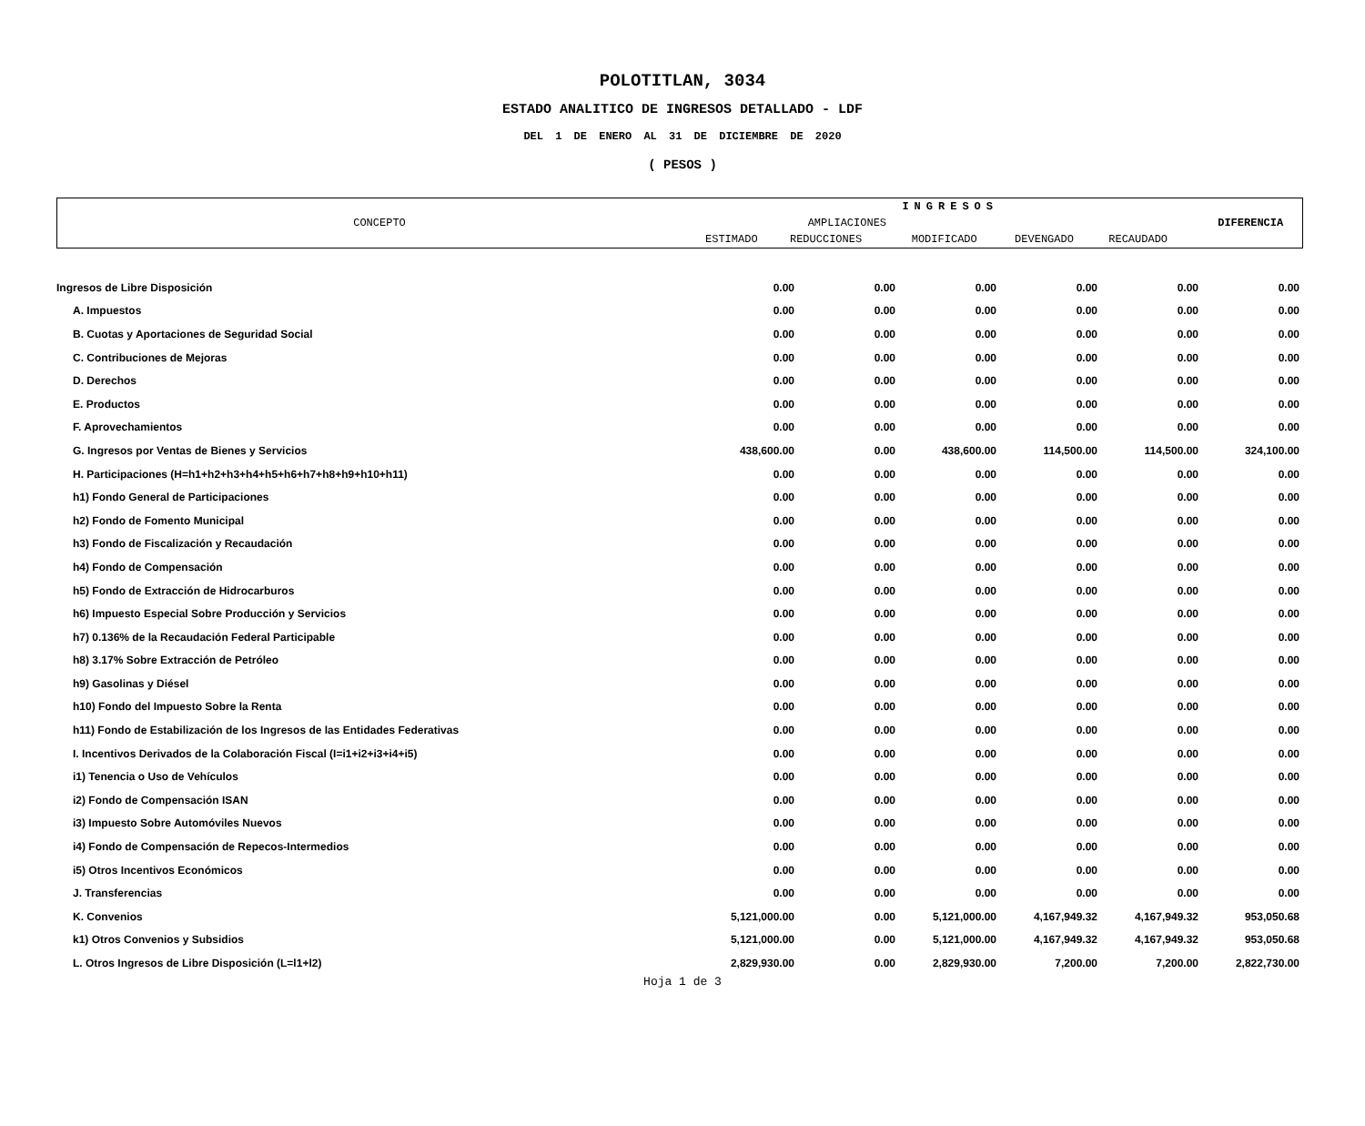POLOTITLAN, 3034
ESTADO ANALITICO DE INGRESOS DETALLADO - LDF
DEL 1 DE ENERO AL 31 DE DICIEMBRE DE 2020
( PESOS )
| CONCEPTO | INGRESOS | | | | | DIFERENCIA |
| | | AMPLIACIONES | | | | |
| | ESTIMADO | REDUCCIONES | MODIFICADO | DEVENGADO | RECAUDADO | |
| Ingresos de Libre Disposición | 0.00 | 0.00 | 0.00 | 0.00 | 0.00 | 0.00 |
| A. Impuestos | 0.00 | 0.00 | 0.00 | 0.00 | 0.00 | 0.00 |
| B. Cuotas y Aportaciones de Seguridad Social | 0.00 | 0.00 | 0.00 | 0.00 | 0.00 | 0.00 |
| C. Contribuciones de Mejoras | 0.00 | 0.00 | 0.00 | 0.00 | 0.00 | 0.00 |
| D. Derechos | 0.00 | 0.00 | 0.00 | 0.00 | 0.00 | 0.00 |
| E. Productos | 0.00 | 0.00 | 0.00 | 0.00 | 0.00 | 0.00 |
| F. Aprovechamientos | 0.00 | 0.00 | 0.00 | 0.00 | 0.00 | 0.00 |
| G. Ingresos por Ventas de Bienes y Servicios | 438,600.00 | 0.00 | 438,600.00 | 114,500.00 | 114,500.00 | 324,100.00 |
| H. Participaciones (H=h1+h2+h3+h4+h5+h6+h7+h8+h9+h10+h11) | 0.00 | 0.00 | 0.00 | 0.00 | 0.00 | 0.00 |
| h1) Fondo General de Participaciones | 0.00 | 0.00 | 0.00 | 0.00 | 0.00 | 0.00 |
| h2) Fondo de Fomento Municipal | 0.00 | 0.00 | 0.00 | 0.00 | 0.00 | 0.00 |
| h3) Fondo de Fiscalización y Recaudación | 0.00 | 0.00 | 0.00 | 0.00 | 0.00 | 0.00 |
| h4) Fondo de Compensación | 0.00 | 0.00 | 0.00 | 0.00 | 0.00 | 0.00 |
| h5) Fondo de Extracción de Hidrocarburos | 0.00 | 0.00 | 0.00 | 0.00 | 0.00 | 0.00 |
| h6) Impuesto Especial Sobre Producción y Servicios | 0.00 | 0.00 | 0.00 | 0.00 | 0.00 | 0.00 |
| h7) 0.136% de la Recaudación Federal Participable | 0.00 | 0.00 | 0.00 | 0.00 | 0.00 | 0.00 |
| h8) 3.17% Sobre Extracción de Petróleo | 0.00 | 0.00 | 0.00 | 0.00 | 0.00 | 0.00 |
| h9) Gasolinas y Diésel | 0.00 | 0.00 | 0.00 | 0.00 | 0.00 | 0.00 |
| h10) Fondo del Impuesto Sobre la Renta | 0.00 | 0.00 | 0.00 | 0.00 | 0.00 | 0.00 |
| h11) Fondo de Estabilización de los Ingresos de las Entidades Federativas | 0.00 | 0.00 | 0.00 | 0.00 | 0.00 | 0.00 |
| I. Incentivos Derivados de la Colaboración Fiscal (I=i1+i2+i3+i4+i5) | 0.00 | 0.00 | 0.00 | 0.00 | 0.00 | 0.00 |
| i1) Tenencia o Uso de Vehículos | 0.00 | 0.00 | 0.00 | 0.00 | 0.00 | 0.00 |
| i2) Fondo de Compensación ISAN | 0.00 | 0.00 | 0.00 | 0.00 | 0.00 | 0.00 |
| i3) Impuesto Sobre Automóviles Nuevos | 0.00 | 0.00 | 0.00 | 0.00 | 0.00 | 0.00 |
| i4) Fondo de Compensación de Repecos-Intermedios | 0.00 | 0.00 | 0.00 | 0.00 | 0.00 | 0.00 |
| i5) Otros Incentivos Económicos | 0.00 | 0.00 | 0.00 | 0.00 | 0.00 | 0.00 |
| J. Transferencias | 0.00 | 0.00 | 0.00 | 0.00 | 0.00 | 0.00 |
| K. Convenios | 5,121,000.00 | 0.00 | 5,121,000.00 | 4,167,949.32 | 4,167,949.32 | 953,050.68 |
| k1) Otros Convenios y Subsidios | 5,121,000.00 | 0.00 | 5,121,000.00 | 4,167,949.32 | 4,167,949.32 | 953,050.68 |
| L. Otros Ingresos de Libre Disposición (L=l1+l2) | 2,829,930.00 | 0.00 | 2,829,930.00 | 7,200.00 | 7,200.00 | 2,822,730.00 |
Hoja 1 de 3